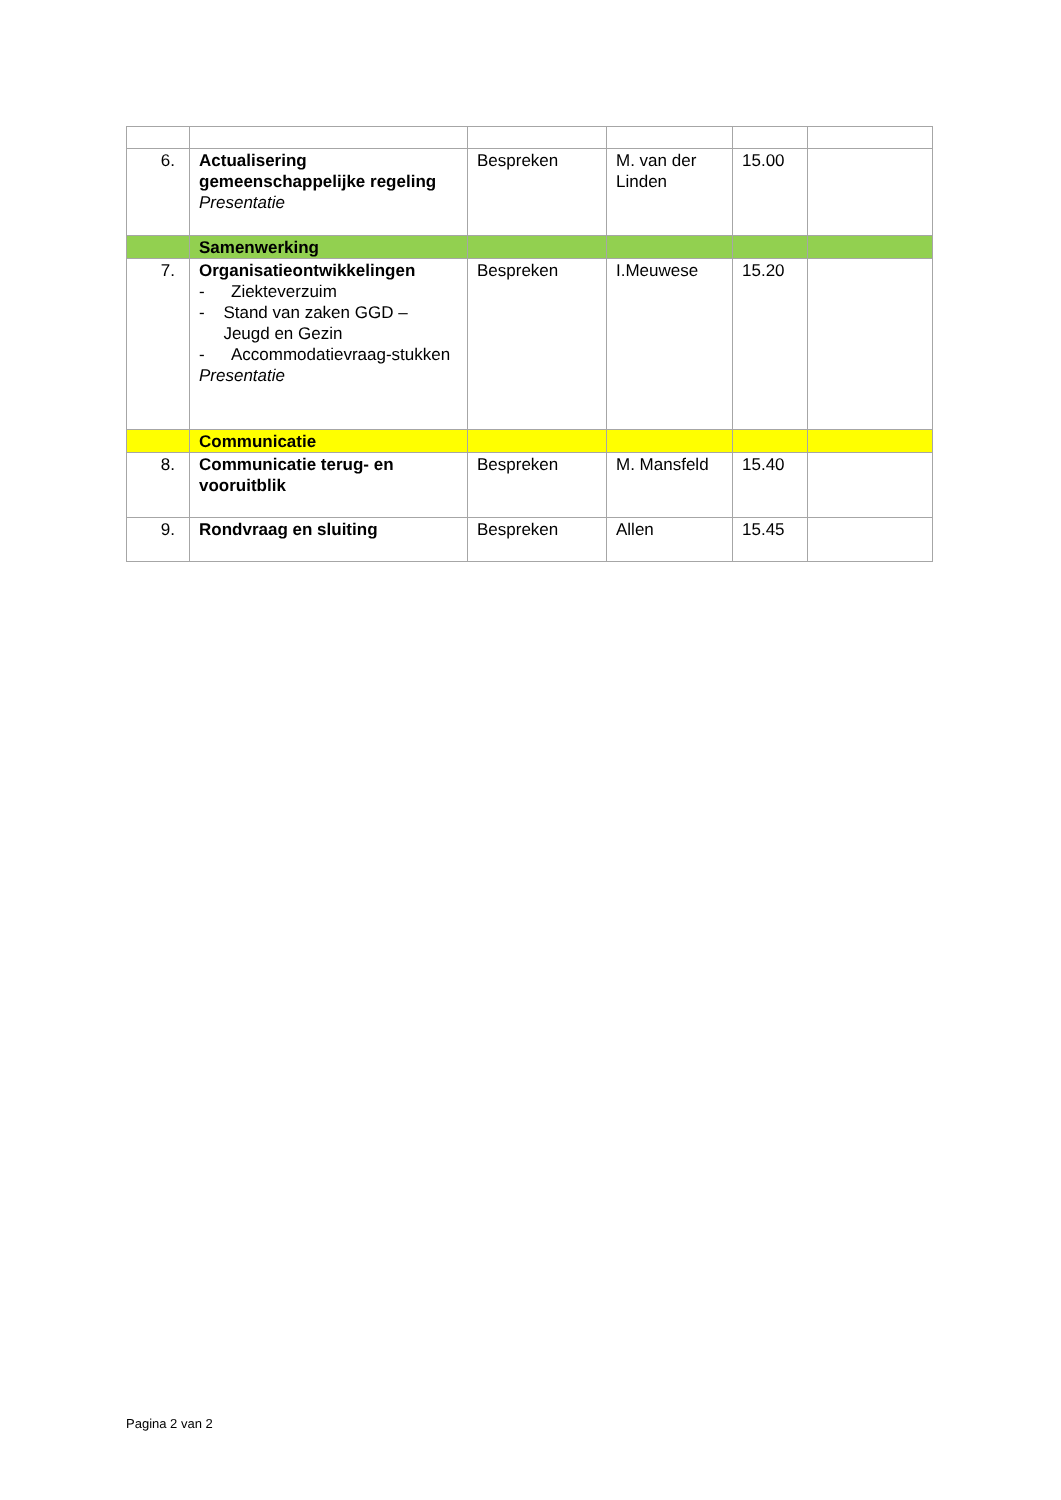| 6. | Actualisering gemeenschappelijke regeling Presentatie | Bespreken | M. van der Linden | 15.00 | |
| | Samenwerking | | | | |
| 7. | Organisatieontwikkelingen - Ziekteverzuim - Stand van zaken GGD – Jeugd en Gezin - Accommodatievraag-stukken Presentatie | Bespreken | I.Meuwese | 15.20 | |
| | Communicatie | | | | |
| 8. | Communicatie terug- en vooruitblik | Bespreken | M. Mansfeld | 15.40 | |
| 9. | Rondvraag en sluiting | Bespreken | Allen | 15.45 | |
Pagina 2 van 2